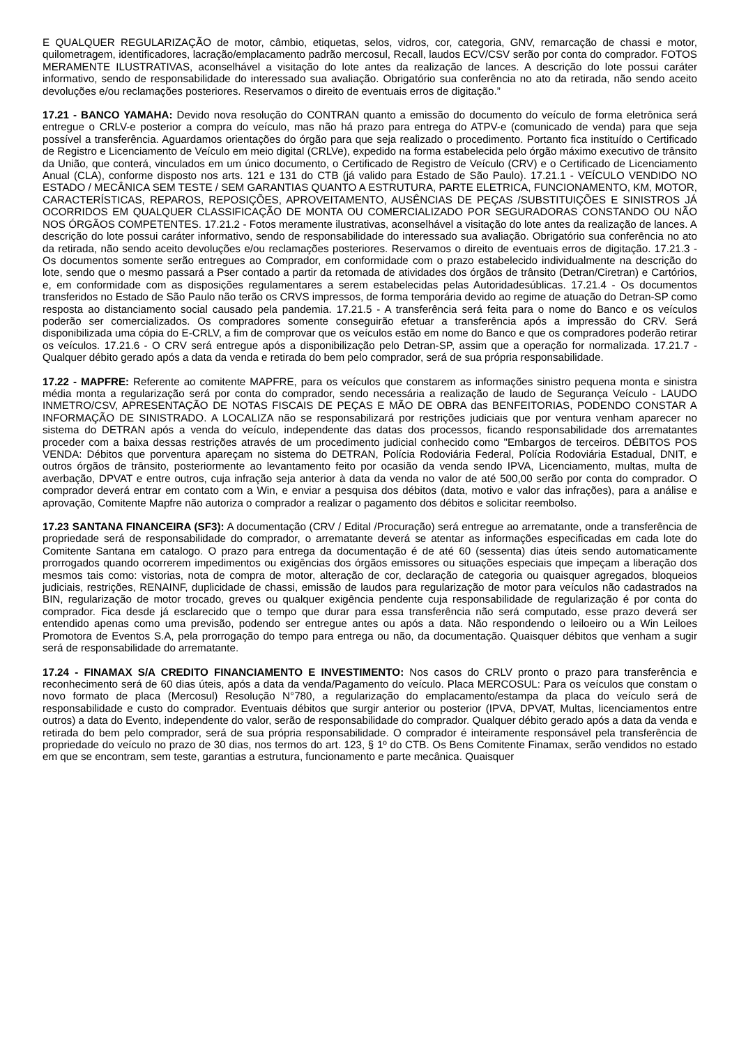E QUALQUER REGULARIZAÇÃO de motor, câmbio, etiquetas, selos, vidros, cor, categoria, GNV, remarcação de chassi e motor, quilometragem, identificadores, lacração/emplacamento padrão mercosul, Recall, laudos ECV/CSV serão por conta do comprador. FOTOS MERAMENTE ILUSTRATIVAS, aconselhável a visitação do lote antes da realização de lances. A descrição do lote possui caráter informativo, sendo de responsabilidade do interessado sua avaliação. Obrigatório sua conferência no ato da retirada, não sendo aceito devoluções e/ou reclamações posteriores. Reservamos o direito de eventuais erros de digitação.”
17.21 - BANCO YAMAHA: Devido nova resolução do CONTRAN quanto a emissão do documento do veículo de forma eletrônica será entregue o CRLV-e posterior a compra do veículo, mas não há prazo para entrega do ATPV-e (comunicado de venda) para que seja possível a transferência. Aguardamos orientações do órgão para que seja realizado o procedimento. Portanto fica instituído o Certificado de Registro e Licenciamento de Veículo em meio digital (CRLVe), expedido na forma estabelecida pelo órgão máximo executivo de trânsito da União, que conterá, vinculados em um único documento, o Certificado de Registro de Veículo (CRV) e o Certificado de Licenciamento Anual (CLA), conforme disposto nos arts. 121 e 131 do CTB (já valido para Estado de São Paulo). 17.21.1 - VEÍCULO VENDIDO NO ESTADO / MECÂNICA SEM TESTE / SEM GARANTIAS QUANTO A ESTRUTURA, PARTE ELETRICA, FUNCIONAMENTO, KM, MOTOR, CARACTERÍSTICAS, REPAROS, REPOSIÇÕES, APROVEITAMENTO, AUSÊNCIAS DE PEÇAS /SUBSTITUIÇÕES E SINISTROS JÁ OCORRIDOS EM QUALQUER CLASSIFICAÇÃO DE MONTA OU COMERCIALIZADO POR SEGURADORAS CONSTANDO OU NÃO NOS ÓRGÃOS COMPETENTES. 17.21.2 - Fotos meramente ilustrativas, aconselhável a visitação do lote antes da realização de lances. A descrição do lote possui caráter informativo, sendo de responsabilidade do interessado sua avaliação. Obrigatório sua conferência no ato da retirada, não sendo aceito devoluções e/ou reclamações posteriores. Reservamos o direito de eventuais erros de digitação. 17.21.3 - Os documentos somente serão entregues ao Comprador, em conformidade com o prazo estabelecido individualmente na descrição do lote, sendo que o mesmo passará a Pser contado a partir da retomada de atividades dos órgãos de trânsito (Detran/Ciretran) e Cartórios, e, em conformidade com as disposições regulamentares a serem estabelecidas pelas Autoridadesúblicas. 17.21.4 - Os documentos transferidos no Estado de São Paulo não terão os CRVS impressos, de forma temporária devido ao regime de atuação do Detran-SP como resposta ao distanciamento social causado pela pandemia. 17.21.5 - A transferência será feita para o nome do Banco e os veículos poderão ser comercializados. Os compradores somente conseguirão efetuar a transferência após a impressão do CRV. Será disponibilizada uma cópia do E-CRLV, a fim de comprovar que os veículos estão em nome do Banco e que os compradores poderão retirar os veículos. 17.21.6 - O CRV será entregue após a disponibilização pelo Detran-SP, assim que a operação for normalizada. 17.21.7 - Qualquer débito gerado após a data da venda e retirada do bem pelo comprador, será de sua própria responsabilidade.
17.22 - MAPFRE: Referente ao comitente MAPFRE, para os veículos que constarem as informações sinistro pequena monta e sinistra média monta a regularização será por conta do comprador, sendo necessária a realização de laudo de Segurança Veículo - LAUDO INMETRO/CSV, APRESENTAÇÃO DE NOTAS FISCAIS DE PEÇAS E MÃO DE OBRA das BENFEITORIAS, PODENDO CONSTAR A INFORMAÇÃO DE SINISTRADO. A LOCALIZA não se responsabilizará por restrições judiciais que por ventura venham aparecer no sistema do DETRAN após a venda do veículo, independente das datas dos processos, ficando responsabilidade dos arrematantes proceder com a baixa dessas restrições através de um procedimento judicial conhecido como "Embargos de terceiros. DÉBITOS POS VENDA: Débitos que porventura apareçam no sistema do DETRAN, Polícia Rodoviária Federal, Polícia Rodoviária Estadual, DNIT, e outros órgãos de trânsito, posteriormente ao levantamento feito por ocasião da venda sendo IPVA, Licenciamento, multas, multa de averbação, DPVAT e entre outros, cuja infração seja anterior à data da venda no valor de até 500,00 serão por conta do comprador. O comprador deverá entrar em contato com a Win, e enviar a pesquisa dos débitos (data, motivo e valor das infrações), para a análise e aprovação, Comitente Mapfre não autoriza o comprador a realizar o pagamento dos débitos e solicitar reembolso.
17.23 SANTANA FINANCEIRA (SF3): A documentação (CRV / Edital /Procuração) será entregue ao arrematante, onde a transferência de propriedade será de responsabilidade do comprador, o arrematante deverá se atentar as informações especificadas em cada lote do Comitente Santana em catalogo. O prazo para entrega da documentação é de até 60 (sessenta) dias úteis sendo automaticamente prorrogados quando ocorrerem impedimentos ou exigências dos órgãos emissores ou situações especiais que impeçam a liberação dos mesmos tais como: vistorias, nota de compra de motor, alteração de cor, declaração de categoria ou quaisquer agregados, bloqueios judiciais, restrições, RENAINF, duplicidade de chassi, emissão de laudos para regularização de motor para veículos não cadastrados na BIN, regularização de motor trocado, greves ou qualquer exigência pendente cuja responsabilidade de regularização é por conta do comprador. Fica desde já esclarecido que o tempo que durar para essa transferência não será computado, esse prazo deverá ser entendido apenas como uma previsão, podendo ser entregue antes ou após a data. Não respondendo o leiloeiro ou a Win Leiloes Promotora de Eventos S.A, pela prorrogação do tempo para entrega ou não, da documentação. Quaisquer débitos que venham a sugir será de responsabilidade do arrematante.
17.24 - FINAMAX S/A CREDITO FINANCIAMENTO E INVESTIMENTO: Nos casos do CRLV pronto o prazo para transferência e reconhecimento será de 60 dias úteis, após a data da venda/Pagamento do veículo. Placa MERCOSUL: Para os veículos que constam o novo formato de placa (Mercosul) Resolução N°780, a regularização do emplacamento/estampa da placa do veículo será de responsabilidade e custo do comprador. Eventuais débitos que surgir anterior ou posterior (IPVA, DPVAT, Multas, licenciamentos entre outros) a data do Evento, independente do valor, serão de responsabilidade do comprador. Qualquer débito gerado após a data da venda e retirada do bem pelo comprador, será de sua própria responsabilidade. O comprador é inteiramente responsável pela transferência de propriedade do veículo no prazo de 30 dias, nos termos do art. 123, § 1º do CTB. Os Bens Comitente Finamax, serão vendidos no estado em que se encontram, sem teste, garantias a estrutura, funcionamento e parte mecânica. Quaisquer